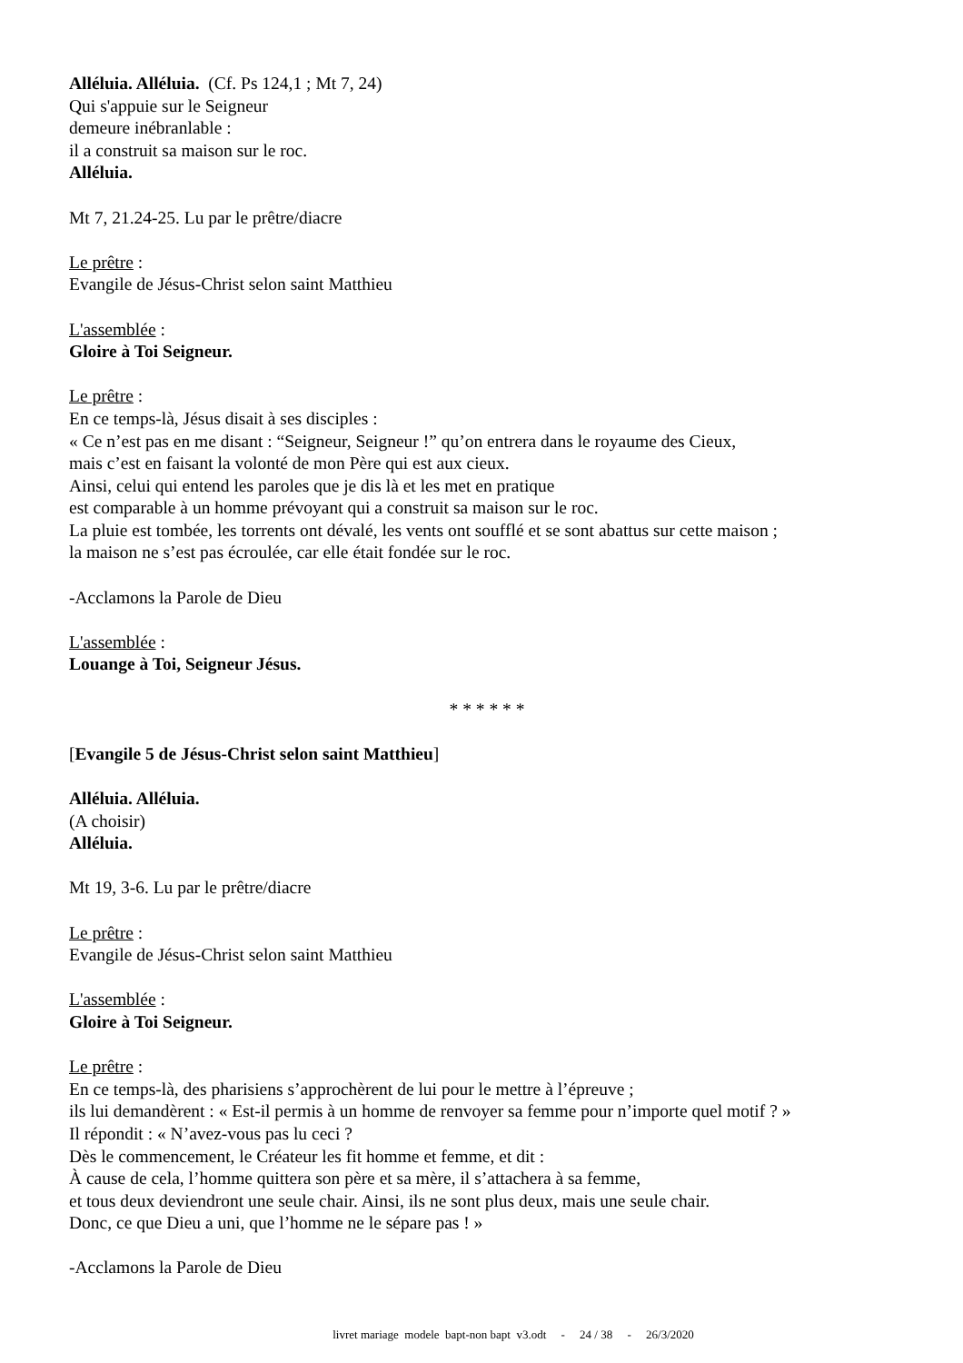Alléluia. Alléluia. (Cf. Ps 124,1 ; Mt 7, 24)
Qui s'appuie sur le Seigneur
demeure inébranlable :
il a construit sa maison sur le roc.
Alléluia.
Mt 7, 21.24-25. Lu par le prêtre/diacre
Le prêtre :
Evangile de Jésus-Christ selon saint Matthieu
L'assemblée :
Gloire à Toi Seigneur.
Le prêtre :
En ce temps-là, Jésus disait à ses disciples :
« Ce n’est pas en me disant : “Seigneur, Seigneur !” qu’on entrera dans le royaume des Cieux,
mais c’est en faisant la volonté de mon Père qui est aux cieux.
Ainsi, celui qui entend les paroles que je dis là et les met en pratique
est comparable à un homme prévoyant qui a construit sa maison sur le roc.
La pluie est tombée, les torrents ont dévalé, les vents ont soufflé et se sont abattus sur cette maison ;
la maison ne s’est pas écroulée, car elle était fondée sur le roc.
-Acclamons la Parole de Dieu
L'assemblée :
Louange à Toi, Seigneur Jésus.
* * * * * *
[Evangile 5 de Jésus-Christ selon saint Matthieu]
Alléluia. Alléluia.
(A choisir)
Alléluia.
Mt 19, 3-6. Lu par le prêtre/diacre
Le prêtre :
Evangile de Jésus-Christ selon saint Matthieu
L'assemblée :
Gloire à Toi Seigneur.
Le prêtre :
En ce temps-là, des pharisiens s’approchèrent de lui pour le mettre à l’épreuve ;
ils lui demandèrent : « Est-il permis à un homme de renvoyer sa femme pour n’importe quel motif ? »
Il répondit : « N’avez-vous pas lu ceci ?
Dès le commencement, le Créateur les fit homme et femme, et dit :
À cause de cela, l’homme quittera son père et sa mère, il s’attachera à sa femme,
et tous deux deviendront une seule chair. Ainsi, ils ne sont plus deux, mais une seule chair.
Donc, ce que Dieu a uni, que l’homme ne le sépare pas ! »
-Acclamons la Parole de Dieu
livret mariage modele bapt-non bapt v3.odt - 24 / 38 - 26/3/2020